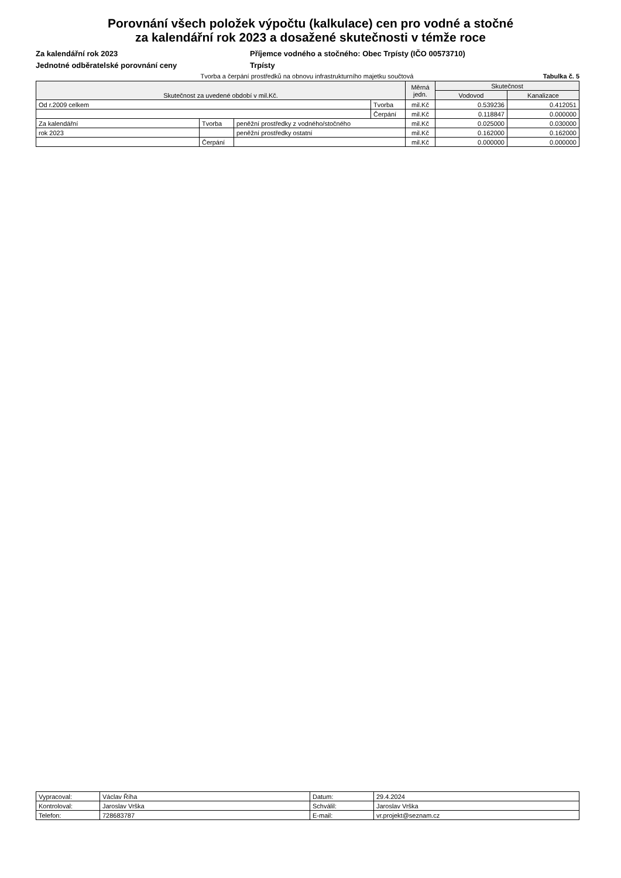Porovnání všech položek výpočtu (kalkulace) cen pro vodné a stočné
za kalendářní rok 2023 a dosažené skutečnosti v témže roce
Za kalendářní rok 2023
Jednotné odběratelské porovnání ceny
Příjemce vodného a stočného: Obec Trpísty (IČO 00573710)
Trpísty
Tvorba a čerpání prostředků na obnovu infrastrukturního majetku součtová Tabulka č. 5
| Skutečnost za uvedené období v mil.Kč. | | | | Měrná jedn. | Skutečnost | |
| --- | --- | --- | --- | --- | --- | --- |
| | | | | | Vodovod | Kanalizace |
| Od r.2009 celkem | | | Tvorba | mil.Kč | 0.539236 | 0.412051 |
| | | | Čerpání | mil.Kč | 0.118847 | 0.000000 |
| Za kalendářní | Tvorba | peněžní prostředky z vodného/stočného | | mil.Kč | 0.025000 | 0.030000 |
| rok 2023 | | peněžní prostředky ostatní | | mil.Kč | 0.162000 | 0.162000 |
| | Čerpání | | | mil.Kč | 0.000000 | 0.000000 |
| Vypracoval: | Václav Říha | Datum: | 29.4.2024 |
| Kontroloval: | Jaroslav Vrška | Schválil: | Jaroslav Vrška |
| Telefon: | 728683787 | E-mail: | vr.projekt@seznam.cz |